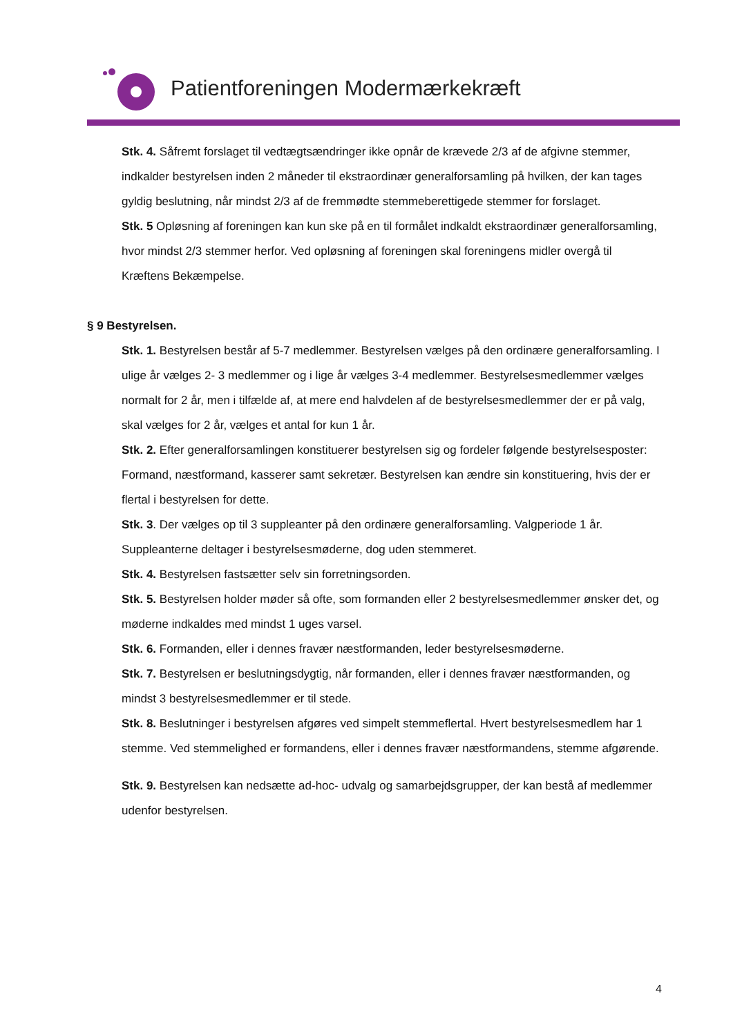Patientforeningen Modermærkekræft
Stk. 4. Såfremt forslaget til vedtægtsændringer ikke opnår de krævede 2/3 af de afgivne stemmer, indkalder bestyrelsen inden 2 måneder til ekstraordinær generalforsamling på hvilken, der kan tages gyldig beslutning, når mindst 2/3 af de fremmødte stemmeberettigede stemmer for forslaget.
Stk. 5 Opløsning af foreningen kan kun ske på en til formålet indkaldt ekstraordinær generalforsamling, hvor mindst 2/3 stemmer herfor. Ved opløsning af foreningen skal foreningens midler overgå til Kræftens Bekæmpelse.
§ 9 Bestyrelsen.
Stk. 1. Bestyrelsen består af 5-7 medlemmer. Bestyrelsen vælges på den ordinære generalforsamling. I ulige år vælges 2- 3 medlemmer og i lige år vælges 3-4 medlemmer. Bestyrelsesmedlemmer vælges normalt for 2 år, men i tilfælde af, at mere end halvdelen af de bestyrelsesmedlemmer der er på valg, skal vælges for 2 år, vælges et antal for kun 1 år.
Stk. 2. Efter generalforsamlingen konstituerer bestyrelsen sig og fordeler følgende bestyrelsesposter: Formand, næstformand, kasserer samt sekretær. Bestyrelsen kan ændre sin konstituering, hvis der er flertal i bestyrelsen for dette.
Stk. 3. Der vælges op til 3 suppleanter på den ordinære generalforsamling. Valgperiode 1 år. Suppleanterne deltager i bestyrelsesmøderne, dog uden stemmeret.
Stk. 4. Bestyrelsen fastsætter selv sin forretningsorden.
Stk. 5. Bestyrelsen holder møder så ofte, som formanden eller 2 bestyrelsesmedlemmer ønsker det, og møderne indkaldes med mindst 1 uges varsel.
Stk. 6. Formanden, eller i dennes fravær næstformanden, leder bestyrelsesmøderne.
Stk. 7. Bestyrelsen er beslutningsdygtig, når formanden, eller i dennes fravær næstformanden, og mindst 3 bestyrelsesmedlemmer er til stede.
Stk. 8. Beslutninger i bestyrelsen afgøres ved simpelt stemmeflertal. Hvert bestyrelsesmedlem har 1 stemme. Ved stemmelighed er formandens, eller i dennes fravær næstformandens, stemme afgørende.
Stk. 9. Bestyrelsen kan nedsætte ad-hoc- udvalg og samarbejdsgrupper, der kan bestå af medlemmer udenfor bestyrelsen.
4